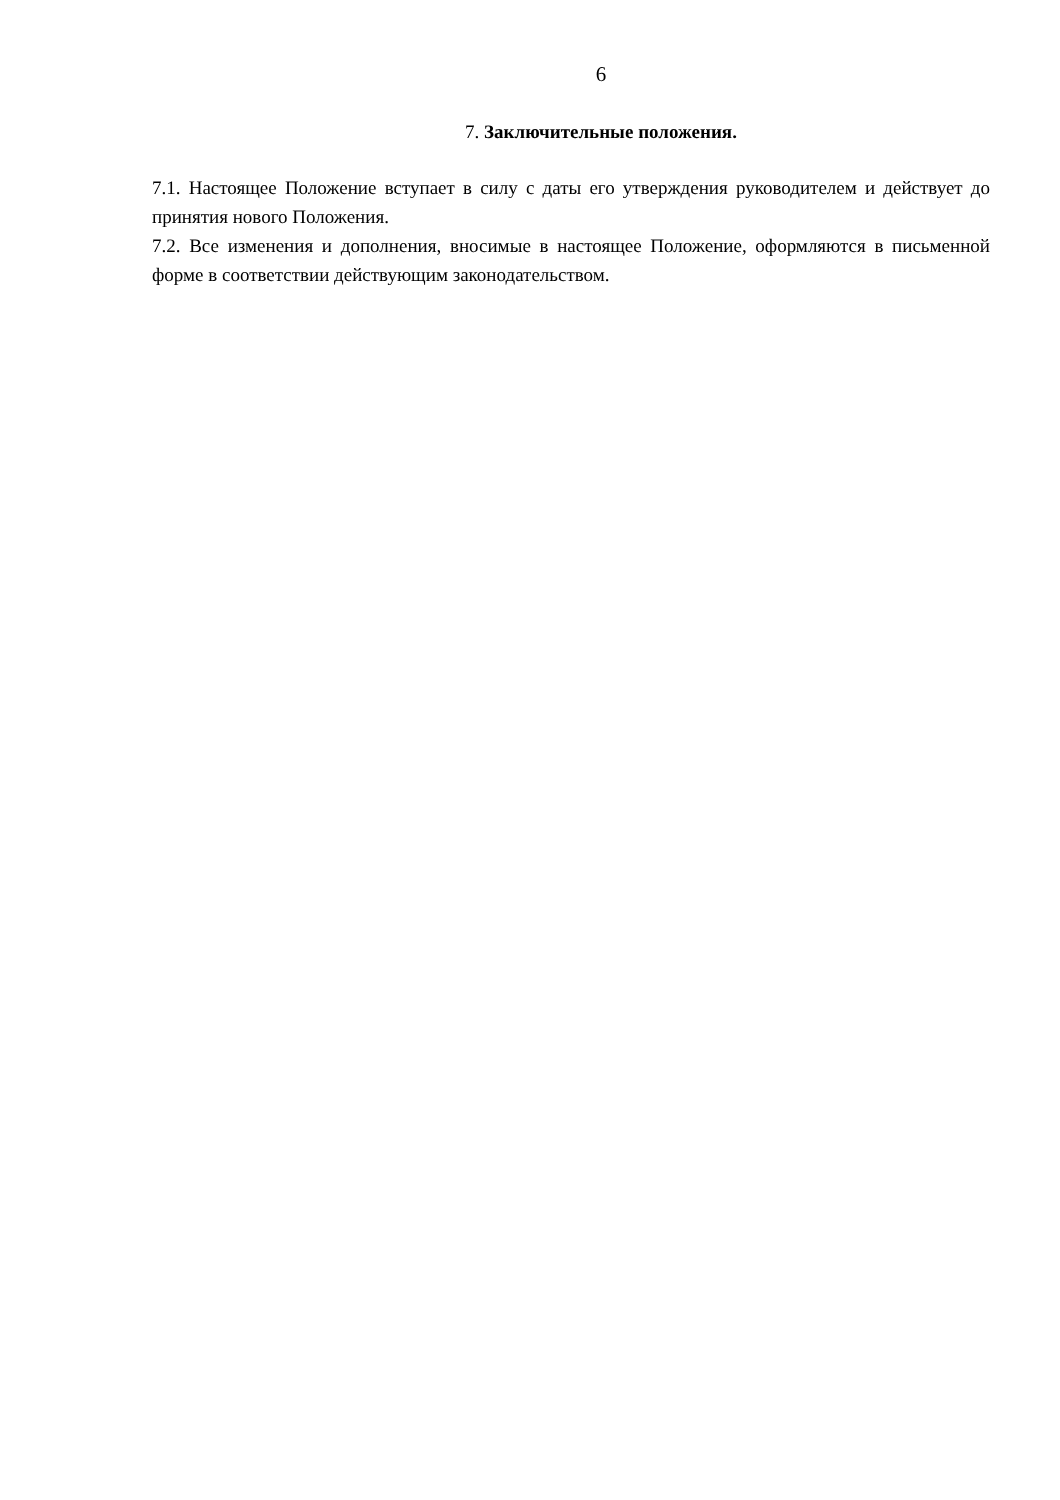6
7. Заключительные положения.
7.1. Настоящее Положение вступает в силу с даты его утверждения руководителем и действует до принятия нового Положения.
7.2. Все изменения и дополнения, вносимые в настоящее Положение, оформляются в письменной форме в соответствии действующим законодательством.